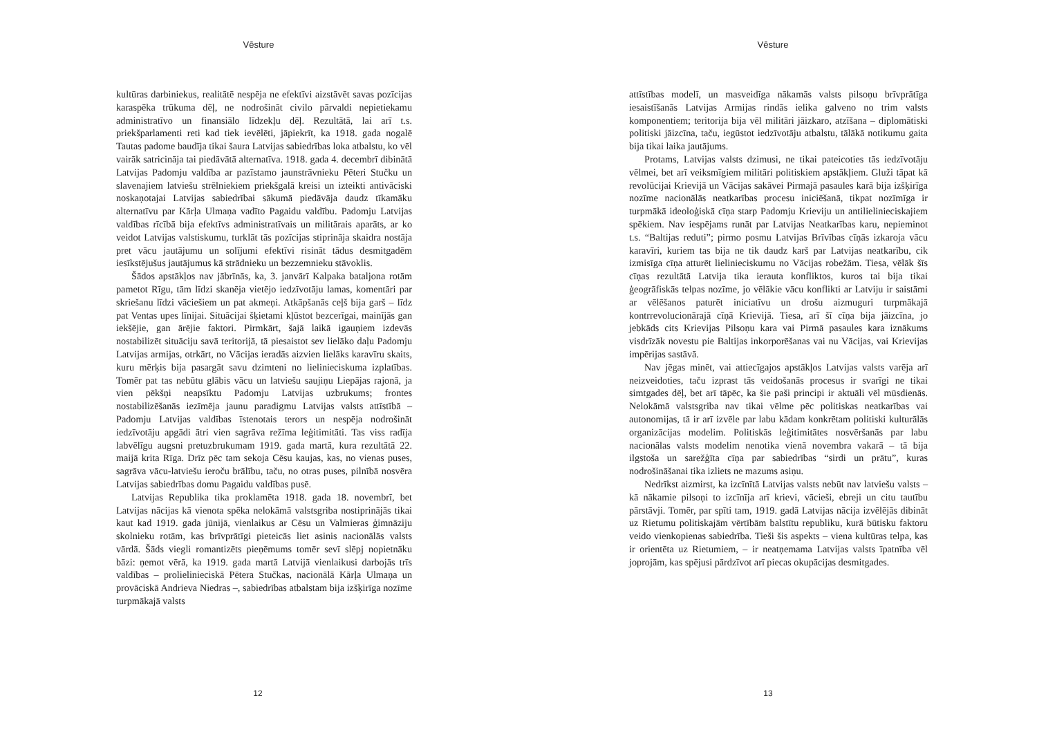Vēsture
kultūras darbiniekus, realitātē nespēja ne efektīvi aizstāvēt savas pozīcijas karaspēka trūkuma dēļ, ne nodrošināt civilo pārvaldi nepietiekamu administratīvo un finansiālo līdzekļu dēļ. Rezultātā, lai arī t.s. priekšparlamenti reti kad tiek ievēlēti, jāpiekrīt, ka 1918. gada nogalē Tautas padome baudīja tikai šaura Latvijas sabiedrības loka atbalstu, ko vēl vairāk satricināja tai piedāvātā alternatīva. 1918. gada 4. decembrī dibinātā Latvijas Padomju valdība ar pazīstamo jaunstrāvnieku Pēteri Stučku un slavenajiem latviešu strēlniekiem priekšgalā kreisi un izteikti antivāciski noskaņotajai Latvijas sabiedrībai sākumā piedāvāja daudz tīkamāku alternatīvu par Kārļa Ulmaņa vadīto Pagaidu valdību. Padomju Latvijas valdības rīcībā bija efektīvs administratīvais un militārais aparāts, ar ko veidot Latvijas valstiskumu, turklāt tās pozīcijas stiprināja skaidra nostāja pret vācu jautājumu un solījumi efektīvi risināt tādus desmitgadēm iesīkstējušus jautājumus kā strādnieku un bezzemnieku stāvoklis.
Šādos apstākļos nav jābrīnās, ka, 3. janvārī Kalpaka bataljona rotām pametot Rīgu, tām līdzi skanēja vietējo iedzīvotāju lamas, komentāri par skriešanu līdzi vāciešiem un pat akmeņi. Atkāpšanās ceļš bija garš – līdz pat Ventas upes līnijai. Situācijai šķietami kļūstot bezcerīgai, mainījās gan iekšējie, gan ārējie faktori. Pirmkārt, šajā laikā igauņiem izdevās nostabilizēt situāciju savā teritorijā, tā piesaistot sev lielāko daļu Padomju Latvijas armijas, otrkārt, no Vācijas ieradās aizvien lielāks karavīru skaits, kuru mērķis bija pasargāt savu dzimteni no lielinieciskuma izplatības. Tomēr pat tas nebūtu glābis vācu un latviešu saujiņu Liepājas rajonā, ja vien pēkšņi neapsīktu Padomju Latvijas uzbrukums; frontes nostabilizēšanās iezīmēja jaunu paradigmu Latvijas valsts attīstībā – Padomju Latvijas valdības īstenotais terors un nespēja nodrošināt iedzīvotāju apgādi ātri vien sagrāva režīma leģitimitāti. Tas viss radīja labvēlīgu augsni pretuzbrukumam 1919. gada martā, kura rezultātā 22. maijā krita Rīga. Drīz pēc tam sekoja Cēsu kaujas, kas, no vienas puses, sagrāva vācu-latviešu ieroču brālību, taču, no otras puses, pilnībā nosvēra Latvijas sabiedrības domu Pagaidu valdības pusē.
Latvijas Republika tika proklamēta 1918. gada 18. novembrī, bet Latvijas nācijas kā vienota spēka nelokāmā valstsgriba nostiprinājās tikai kaut kad 1919. gada jūnijā, vienlaikus ar Cēsu un Valmieras ģimnāziju skolnieku rotām, kas brīvprātīgi pieteicās liet asinis nacionālās valsts vārdā. Šāds viegli romantizēts pieņēmums tomēr sevī slēpj nopietnāku bāzi: ņemot vērā, ka 1919. gada martā Latvijā vienlaikusi darbojās trīs valdības – prolielinieciskā Pētera Stučkas, nacionālā Kārļa Ulmaņa un provāciskā Andrieva Niedras –, sabiedrības atbalstam bija izšķirīga nozīme turpmākajā valsts
12
Vēsture
attīstības modelī, un masveidīga nākamās valsts pilsoņu brīvprātīga iesaistīšanās Latvijas Armijas rindās ielika galveno no trim valsts komponentiem; teritorija bija vēl militāri jāizkaro, atzīšana – diplomātiski politiski jāizcīna, taču, iegūstot iedzīvotāju atbalstu, tālākā notikumu gaita bija tikai laika jautājums.
Protams, Latvijas valsts dzimusi, ne tikai pateicoties tās iedzīvotāju vēlmei, bet arī veiksmīgiem militāri politiskiem apstākļiem. Gluži tāpat kā revolūcijai Krievijā un Vācijas sakāvei Pirmajā pasaules karā bija izšķirīga nozīme nacionālās neatkarības procesu iniciēšanā, tikpat nozīmīga ir turpmākā ideoloģiskā cīņa starp Padomju Krieviju un antilielinieciskajiem spēkiem. Nav iespējams runāt par Latvijas Neatkarības karu, nepieminot t.s. “Baltijas reduti”; pirmo posmu Latvijas Brīvības cīņās izkaroja vācu karavīri, kuriem tas bija ne tik daudz karš par Latvijas neatkarību, cik izmisīga cīņa atturēt lielinieciskumu no Vācijas robežām. Tiesa, vēlāk šīs cīņas rezultātā Latvija tika ierauta konfliktos, kuros tai bija tikai ģeogrāfiskās telpas nozīme, jo vēlākie vācu konflikti ar Latviju ir saistāmi ar vēlēšanos paturēt iniciatīvu un drošu aizmuguri turpmākajā kontrrevolucionārajā cīņā Krievijā. Tiesa, arī šī cīņa bija jāizcīna, jo jebkāds cits Krievijas Pilsoņu kara vai Pirmā pasaules kara iznākums visdrīzāk novestu pie Baltijas inkorporēšanas vai nu Vācijas, vai Krievijas impērijas sastāvā.
Nav jēgas minēt, vai attiecīgajos apstākļos Latvijas valsts varēja arī neizveidoties, taču izprast tās veidošanās procesus ir svarīgi ne tikai simtgades dēļ, bet arī tāpēc, ka šie paši principi ir aktuāli vēl mūsdienās. Nelokāmā valstsgriba nav tikai vēlme pēc politiskas neatkarības vai autonomijas, tā ir arī izvēle par labu kādam konkrētam politiski kulturālās organizācijas modelim. Politiskās leģitimitātes nosvēršanās par labu nacionālas valsts modelim nenotika vienā novembra vakarā – tā bija ilgstoša un sarežģīta cīņa par sabiedrības “sirdi un prātu”, kuras nodrošināšanai tika izliets ne mazums asiņu.
Nedrīkst aizmirst, ka izcīnītā Latvijas valsts nebūt nav latviešu valsts – kā nākamie pilsoņi to izcīnīja arī krievi, vācieši, ebreji un citu tautību pārstāvji. Tomēr, par spīti tam, 1919. gadā Latvijas nācija izvēlējās dibināt uz Rietumu politiskajām vērtībām balstītu republiku, kurā būtisku faktoru veido vienkopienas sabiedrība. Tieši šis aspekts – viena kultūras telpa, kas ir orientēta uz Rietumiem, – ir neatņemama Latvijas valsts īpatnība vēl joprojām, kas spējusi pārdzīvot arī piecas okupācijas desmitgades.
13